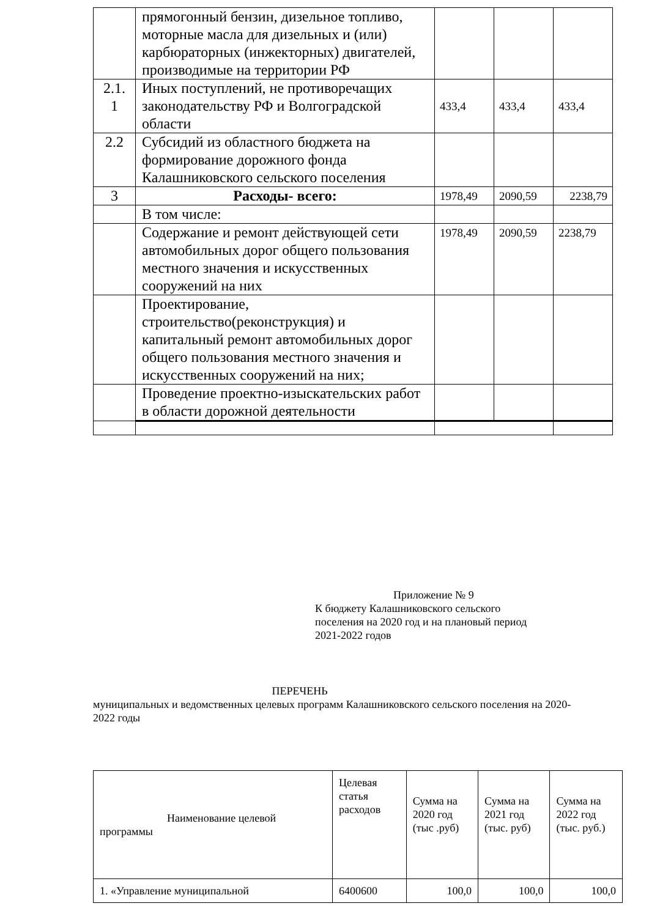| | прямогонный бензин, дизельное топливо, моторные масла для дизельных и (или) карбюраторных (инжекторных) двигателей, производимые на территории РФ | | | |
| 2.1. 1 | Иных поступлений, не противоречащих законодательству РФ и Волгоградской области | 433,4 | 433,4 | 433,4 |
| 2.2 | Субсидий из областного бюджета на формирование дорожного фонда Калашниковского сельского поселения | | | |
| 3 | Расходы- всего: | 1978,49 | 2090,59 | 2238,79 |
| | В том числе: | | | |
| | Содержание и ремонт действующей сети автомобильных дорог общего пользования местного значения и искусственных сооружений на них | 1978,49 | 2090,59 | 2238,79 |
| | Проектирование, строительство(реконструкция) и капитальный ремонт автомобильных дорог общего пользования местного значения и искусственных сооружений на них; | | | |
| | Проведение проектно-изыскательских работ в области дорожной деятельности | | | |
Приложение № 9
К бюджету Калашниковского сельского
поселения на 2020 год и на плановый период
2021-2022 годов
ПЕРЕЧЕНЬ
муниципальных и ведомственных целевых программ Калашниковского сельского поселения на 2020-2022 годы
| Наименование целевой программы | Целевая статья расходов | Сумма на 2020 год (тыс .руб) | Сумма на 2021 год (тыс. руб) | Сумма на 2022 год (тыс. руб.) |
| --- | --- | --- | --- | --- |
| 1. «Управление муниципальной | 6400600 | 100,0 | 100,0 | 100,0 |